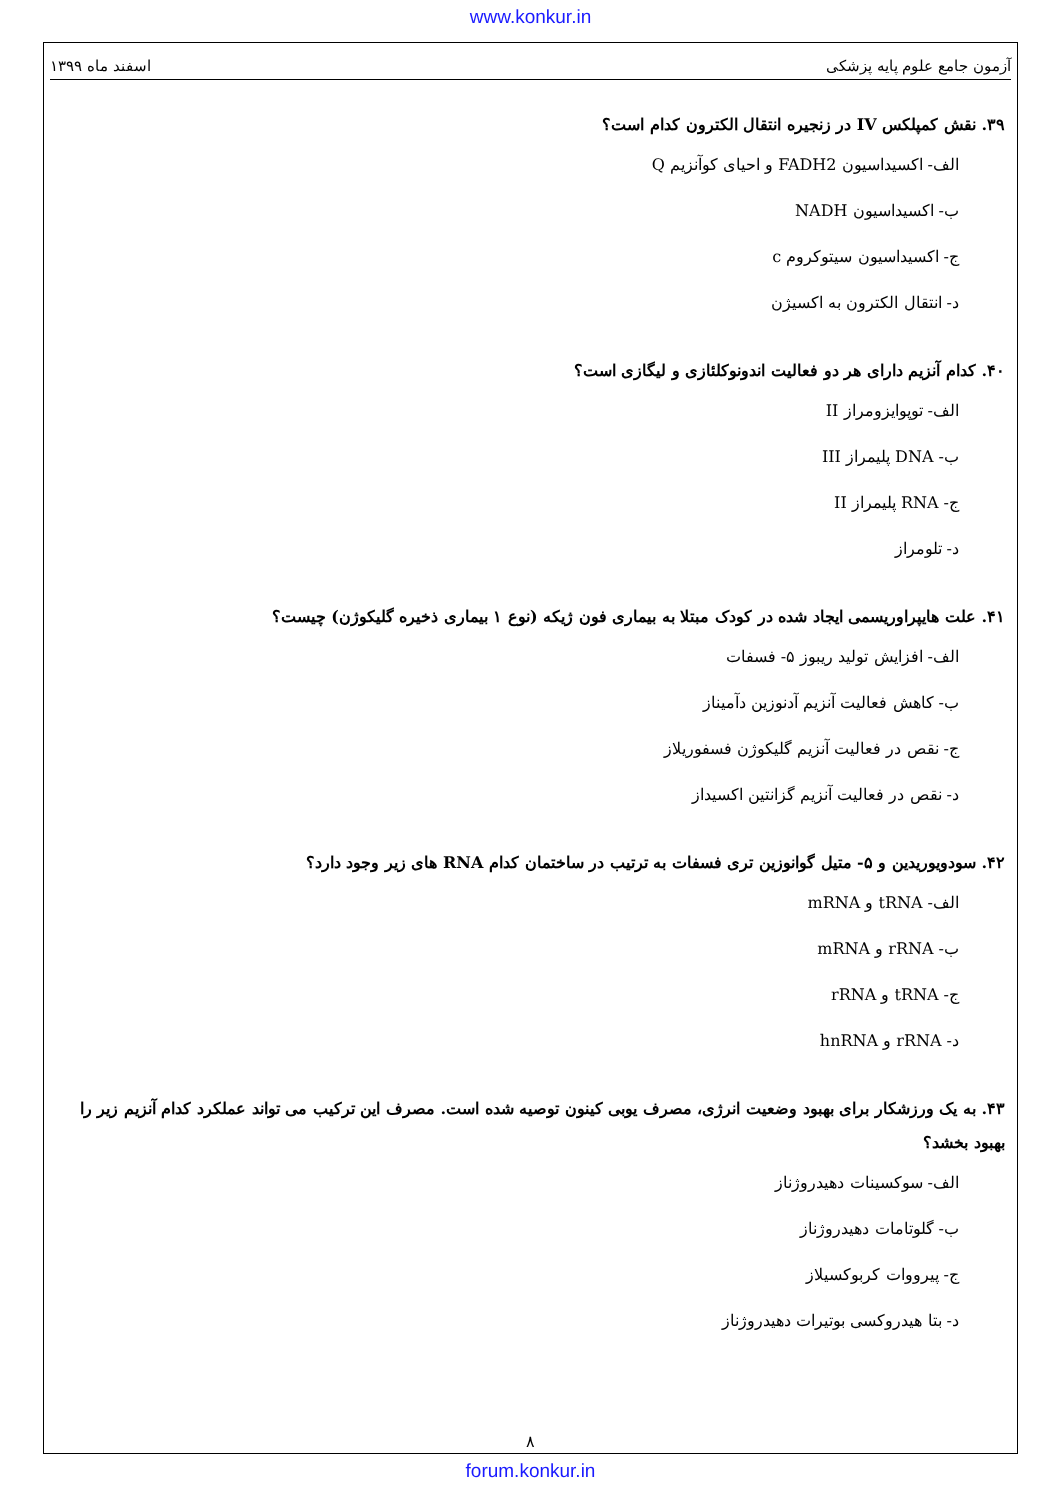www.konkur.in
آزمون جامع علوم پایه پزشکی اسفند ماه ۱۳۹۹
۳۹. نقش کمپلکس IV در زنجیره انتقال الکترون کدام است؟
الف- اکسیداسیون FADH2 و احیای کوآنزیم Q
ب- اکسیداسیون NADH
ج- اکسیداسیون سیتوکروم c
د- انتقال الکترون به اکسیژن
۴۰. کدام آنزیم دارای هر دو فعالیت اندونوکلئازی و لیگازی است؟
الف- توپوایزومراز II
ب- DNA پلیمراز III
ج- RNA پلیمراز II
د- تلومراز
۴۱. علت هایپراوریسمی ایجاد شده در کودک مبتلا به بیماری فون ژیکه (نوع ۱ بیماری ذخیره گلیکوژن) چیست؟
الف- افزایش تولید ریبوز ۵- فسفات
ب- کاهش فعالیت آنزیم آدنوزین دآمیناز
ج- نقص در فعالیت آنزیم گلیکوژن فسفوریلاز
د- نقص در فعالیت آنزیم گزانتین اکسیداز
۴۲. سودویوریدین و ۵- متیل گوانوزین تری فسفات به ترتیب در ساختمان کدام RNA های زیر وجود دارد؟
الف- tRNA و mRNA
ب- rRNA و mRNA
ج- tRNA و rRNA
د- rRNA و hnRNA
۴۳. به یک ورزشکار برای بهبود وضعیت انرژی، مصرف یوبی کینون توصیه شده است. مصرف این ترکیب می تواند عملکرد کدام آنزیم زیر را بهبود بخشد؟
الف- سوکسینات دهیدروژناز
ب- گلوتامات دهیدروژناز
ج- پیرووات کربوکسیلاز
د- بتا هیدروکسی بوتیرات دهیدروژناز
۸
forum.konkur.in